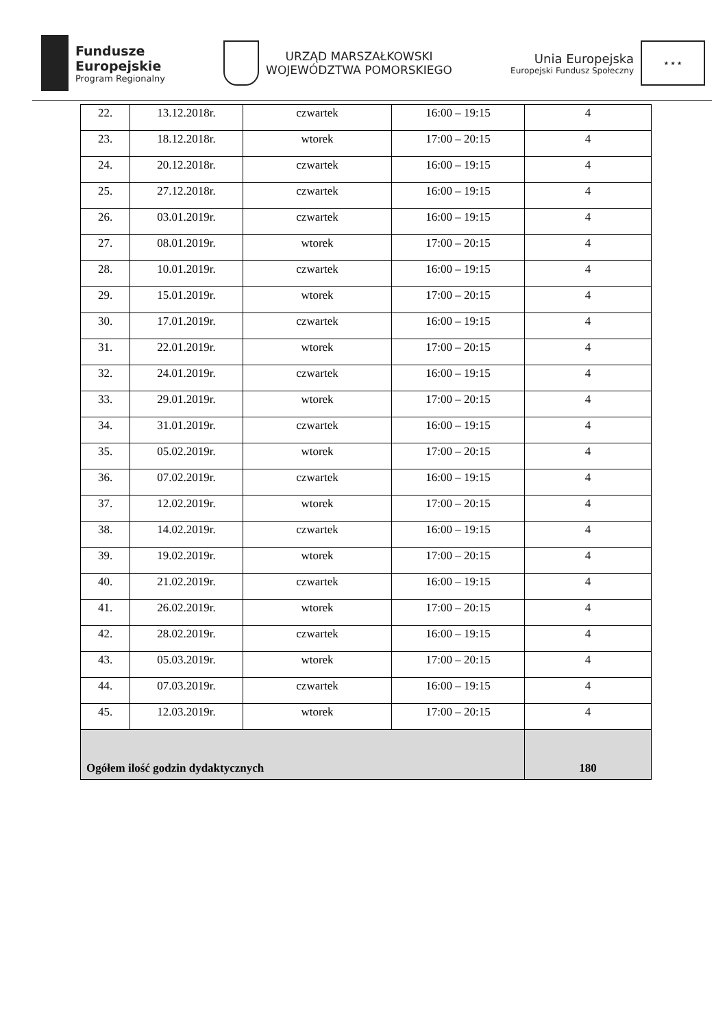Fundusze
Europejskie
Program Regionalny
URZĄD MARSZAŁKOWSKI
WOJEWÓDZTWA POMORSKIEGO
Unia Europejska
Europejski Fundusz Społeczny
★ ★ ★
| 22. | 13.12.2018r. | czwartek | 16:00 – 19:15 | 4 |
| 23. | 18.12.2018r. | wtorek | 17:00 – 20:15 | 4 |
| 24. | 20.12.2018r. | czwartek | 16:00 – 19:15 | 4 |
| 25. | 27.12.2018r. | czwartek | 16:00 – 19:15 | 4 |
| 26. | 03.01.2019r. | czwartek | 16:00 – 19:15 | 4 |
| 27. | 08.01.2019r. | wtorek | 17:00 – 20:15 | 4 |
| 28. | 10.01.2019r. | czwartek | 16:00 – 19:15 | 4 |
| 29. | 15.01.2019r. | wtorek | 17:00 – 20:15 | 4 |
| 30. | 17.01.2019r. | czwartek | 16:00 – 19:15 | 4 |
| 31. | 22.01.2019r. | wtorek | 17:00 – 20:15 | 4 |
| 32. | 24.01.2019r. | czwartek | 16:00 – 19:15 | 4 |
| 33. | 29.01.2019r. | wtorek | 17:00 – 20:15 | 4 |
| 34. | 31.01.2019r. | czwartek | 16:00 – 19:15 | 4 |
| 35. | 05.02.2019r. | wtorek | 17:00 – 20:15 | 4 |
| 36. | 07.02.2019r. | czwartek | 16:00 – 19:15 | 4 |
| 37. | 12.02.2019r. | wtorek | 17:00 – 20:15 | 4 |
| 38. | 14.02.2019r. | czwartek | 16:00 – 19:15 | 4 |
| 39. | 19.02.2019r. | wtorek | 17:00 – 20:15 | 4 |
| 40. | 21.02.2019r. | czwartek | 16:00 – 19:15 | 4 |
| 41. | 26.02.2019r. | wtorek | 17:00 – 20:15 | 4 |
| 42. | 28.02.2019r. | czwartek | 16:00 – 19:15 | 4 |
| 43. | 05.03.2019r. | wtorek | 17:00 – 20:15 | 4 |
| 44. | 07.03.2019r. | czwartek | 16:00 – 19:15 | 4 |
| 45. | 12.03.2019r. | wtorek | 17:00 – 20:15 | 4 |
| Ogółem ilość godzin dydaktycznych | | | | 180 |